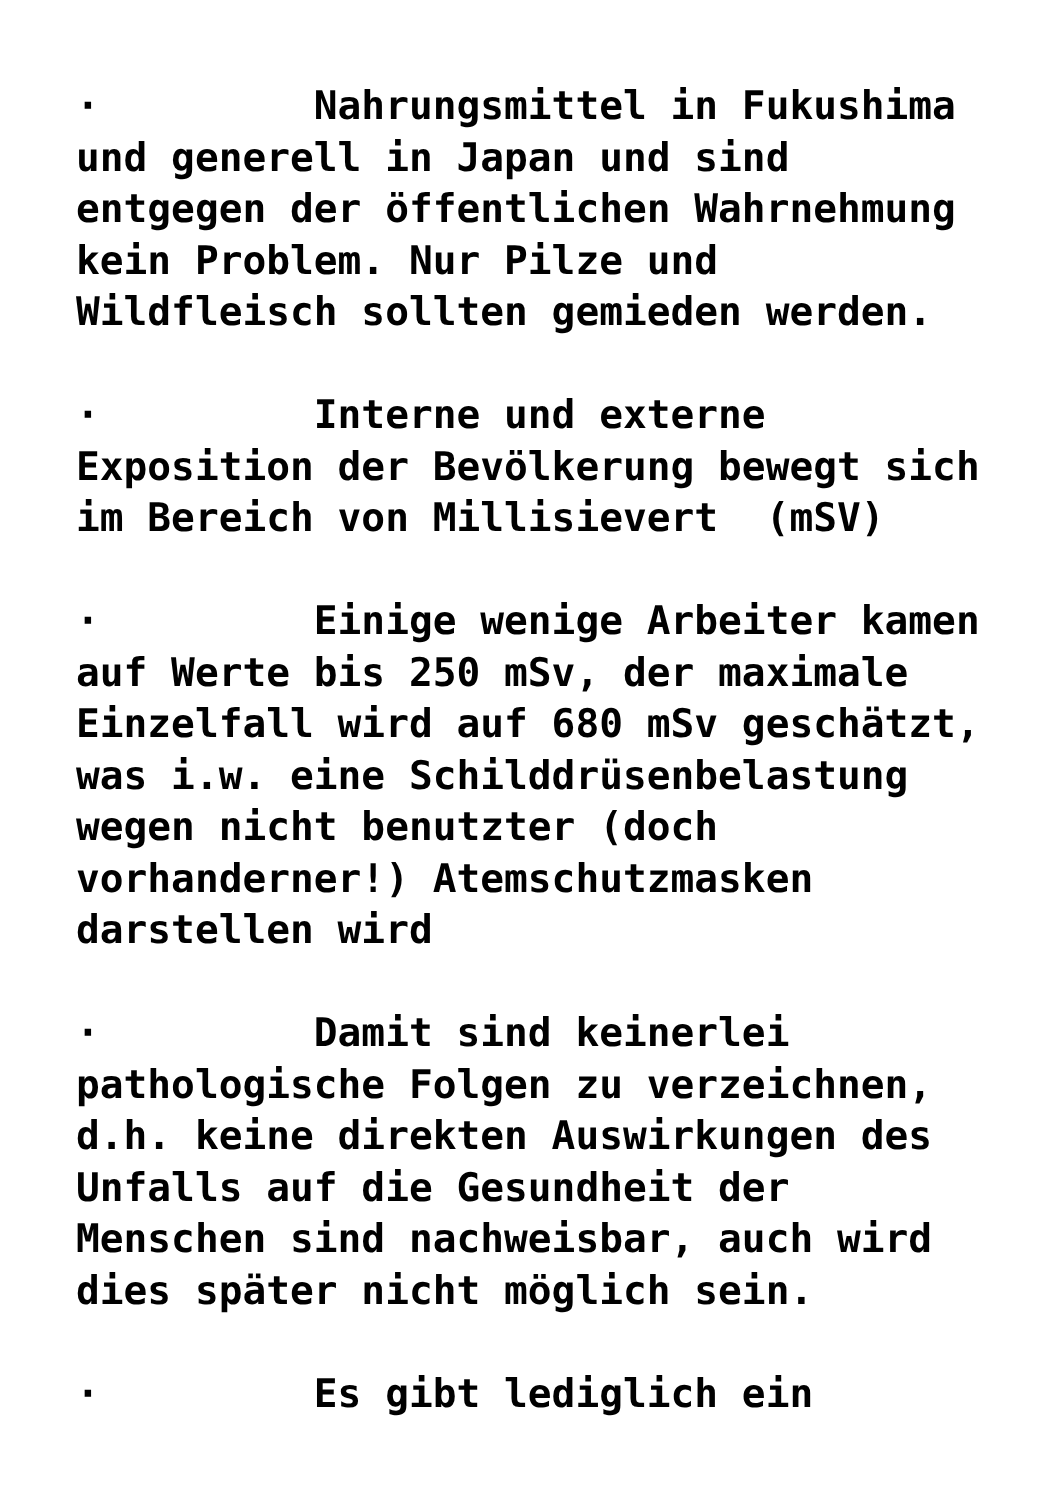· Nahrungsmittel in Fukushima und generell in Japan und sind entgegen der öffentlichen Wahrnehmung kein Problem. Nur Pilze und Wildfleisch sollten gemieden werden.
· Interne und externe Exposition der Bevölkerung bewegt sich im Bereich von Millisievert (mSV)
· Einige wenige Arbeiter kamen auf Werte bis 250 mSv, der maximale Einzelfall wird auf 680 mSv geschätzt, was i.w. eine Schilddrüsenbelastung wegen nicht benutzter (doch vorhanderner!) Atemschutzmasken darstellen wird
· Damit sind keinerlei pathologische Folgen zu verzeichnen, d.h. keine direkten Auswirkungen des Unfalls auf die Gesundheit der Menschen sind nachweisbar, auch wird dies später nicht möglich sein.
· Es gibt lediglich ein